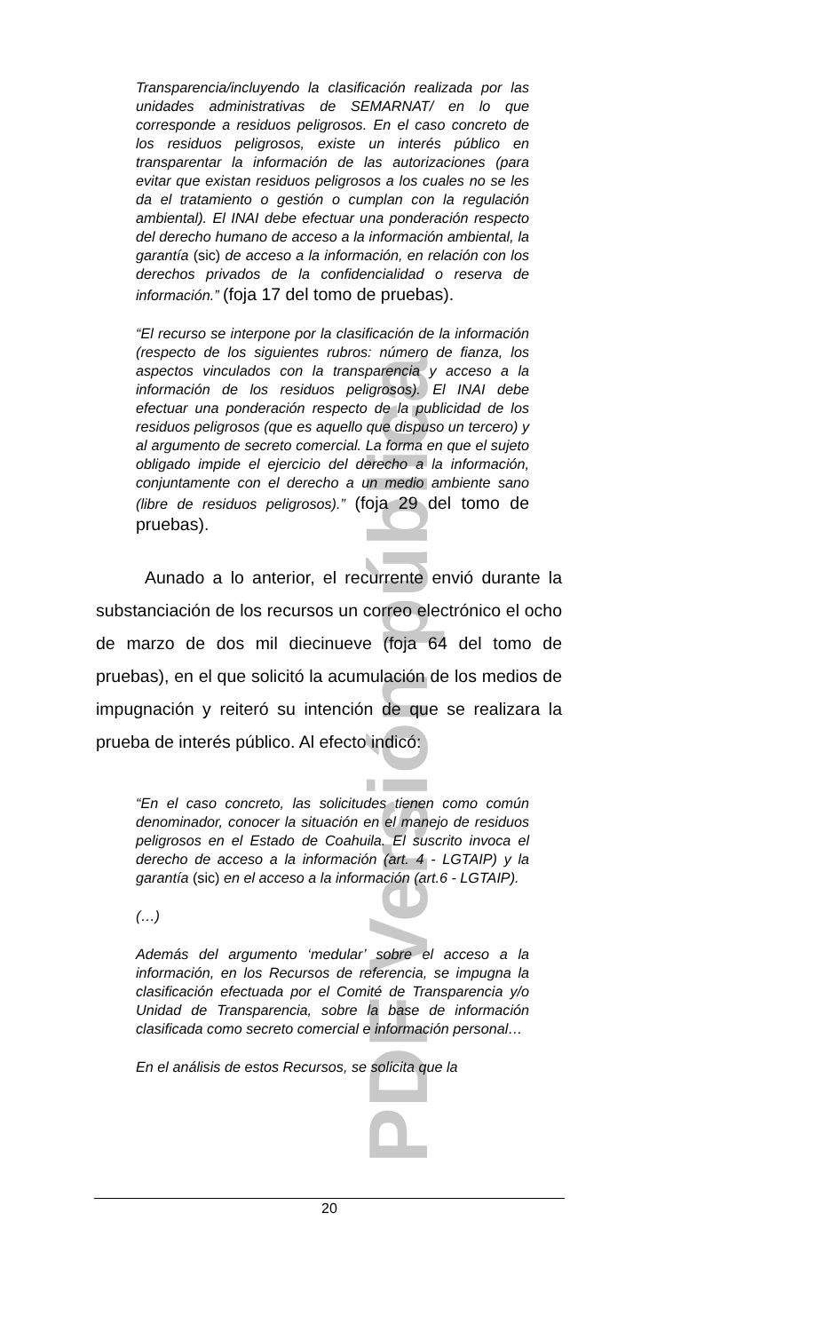PDF Versión pública
Transparencia/incluyendo la clasificación realizada por las unidades administrativas de SEMARNAT/ en lo que corresponde a residuos peligrosos. En el caso concreto de los residuos peligrosos, existe un interés público en transparentar la información de las autorizaciones (para evitar que existan residuos peligrosos a los cuales no se les da el tratamiento o gestión o cumplan con la regulación ambiental). El INAI debe efectuar una ponderación respecto del derecho humano de acceso a la información ambiental, la garantía (sic) de acceso a la información, en relación con los derechos privados de la confidencialidad o reserva de información.” (foja 17 del tomo de pruebas).
“El recurso se interpone por la clasificación de la información (respecto de los siguientes rubros: número de fianza, los aspectos vinculados con la transparencia y acceso a la información de los residuos peligrosos). El INAI debe efectuar una ponderación respecto de la publicidad de los residuos peligrosos (que es aquello que dispuso un tercero) y al argumento de secreto comercial. La forma en que el sujeto obligado impide el ejercicio del derecho a la información, conjuntamente con el derecho a un medio ambiente sano (libre de residuos peligrosos).” (foja 29 del tomo de pruebas).
Aunado a lo anterior, el recurrente envió durante la substanciación de los recursos un correo electrónico el ocho de marzo de dos mil diecinueve (foja 64 del tomo de pruebas), en el que solicitó la acumulación de los medios de impugnación y reiteró su intención de que se realizara la prueba de interés público. Al efecto indicó:
“En el caso concreto, las solicitudes tienen como común denominador, conocer la situación en el manejo de residuos peligrosos en el Estado de Coahuila. El suscrito invoca el derecho de acceso a la información (art. 4 - LGTAIP) y la garantía (sic) en el acceso a la información (art.6 - LGTAIP).
(…)
Además del argumento ‘medular’ sobre el acceso a la información, en los Recursos de referencia, se impugna la clasificación efectuada por el Comité de Transparencia y/o Unidad de Transparencia, sobre la base de información clasificada como secreto comercial e información personal…
En el análisis de estos Recursos, se solicita que la
20